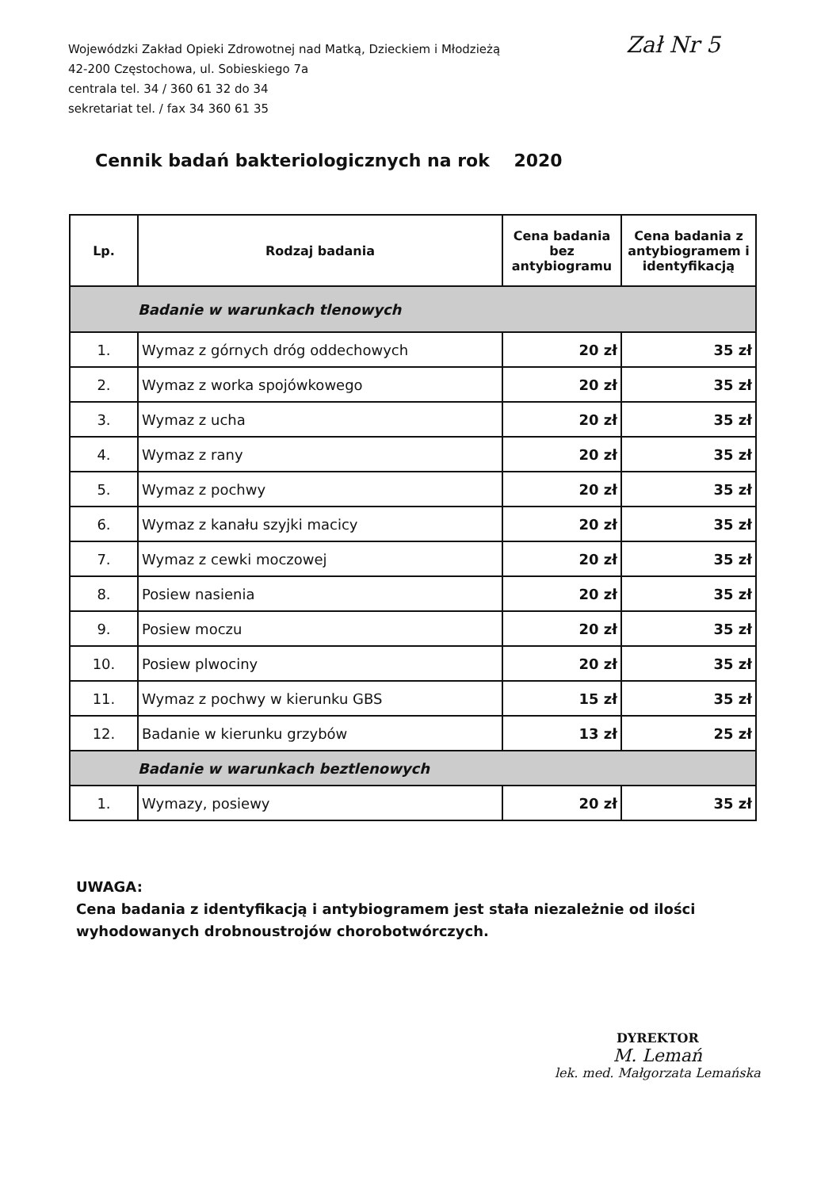Wojewódzki Zakład Opieki Zdrowotnej nad Matką, Dzieckiem i Młodzieżą
42-200 Częstochowa, ul. Sobieskiego 7a
centrala tel. 34 / 360 61 32 do 34
sekretariat tel. / fax 34 360 61 35
Zał Nr 5
Cennik badań bakteriologicznych na rok 2020
| Lp. | Rodzaj badania | Cena badania bez antybiogramu | Cena badania z antybiogramem i identyfikacją |
| --- | --- | --- | --- |
| Badanie w warunkach tlenowych | | | |
| 1. | Wymaz z górnych dróg oddechowych | 20 zł | 35 zł |
| 2. | Wymaz z worka spojówkowego | 20 zł | 35 zł |
| 3. | Wymaz z ucha | 20 zł | 35 zł |
| 4. | Wymaz z rany | 20 zł | 35 zł |
| 5. | Wymaz z pochwy | 20 zł | 35 zł |
| 6. | Wymaz z kanału szyjki macicy | 20 zł | 35 zł |
| 7. | Wymaz z cewki moczowej | 20 zł | 35 zł |
| 8. | Posiew nasienia | 20 zł | 35 zł |
| 9. | Posiew moczu | 20 zł | 35 zł |
| 10. | Posiew plwociny | 20 zł | 35 zł |
| 11. | Wymaz z pochwy w kierunku GBS | 15 zł | 35 zł |
| 12. | Badanie w kierunku grzybów | 13 zł | 25 zł |
| Badanie w warunkach beztlenowych | | | |
| 1. | Wymazy, posiewy | 20 zł | 35 zł |
UWAGA:
Cena badania z identyfikacją i antybiogramem jest stała niezależnie od ilości wyhodowanych drobnoustrojów chorobotwórczych.
DYREKTOR
M. Lemań
lek. med. Małgorzata Lemańska